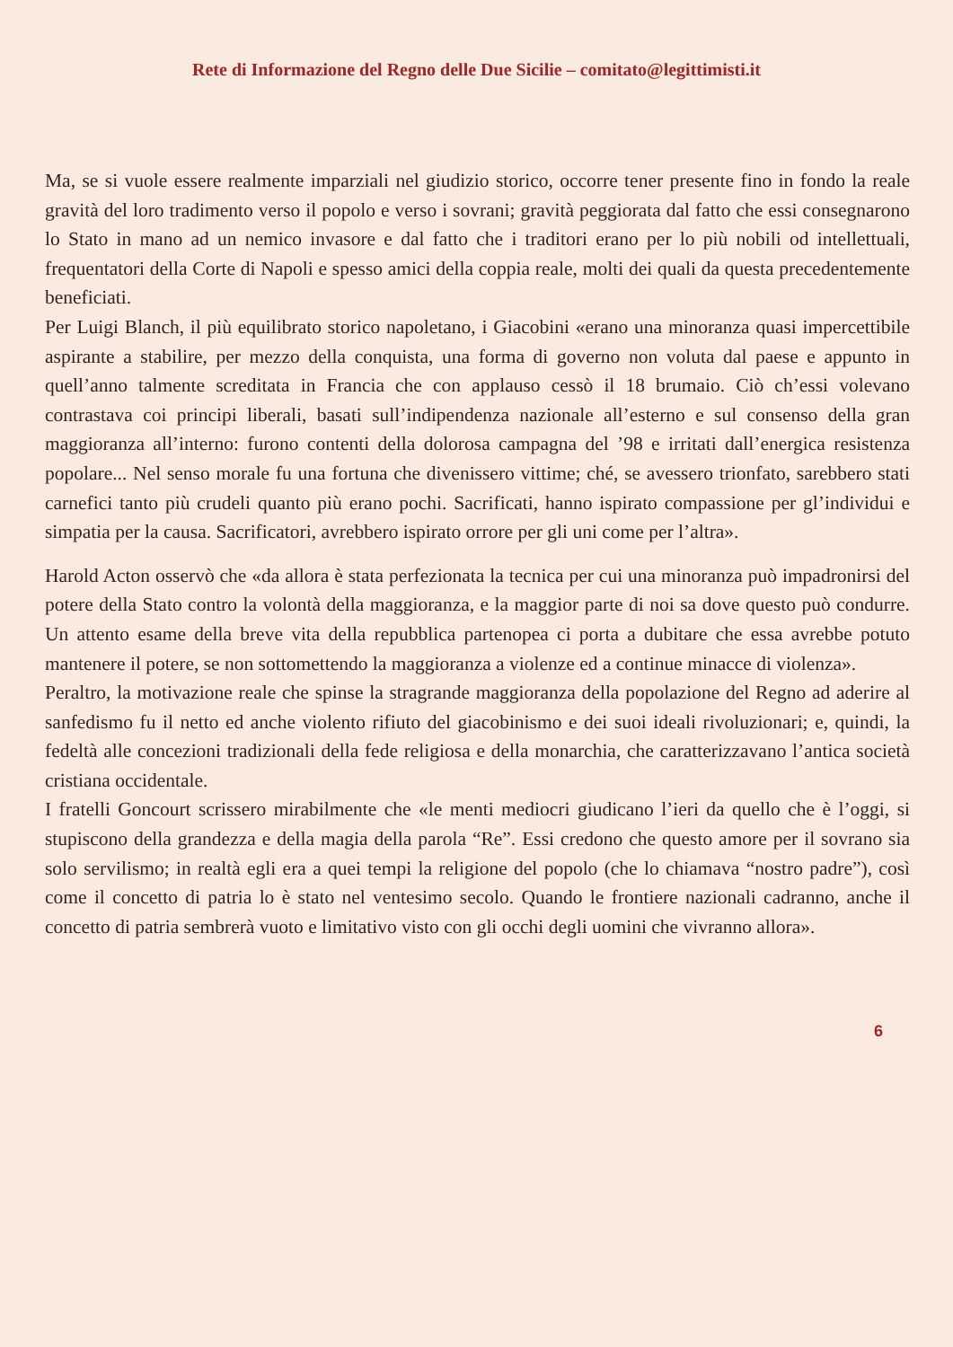Rete di Informazione del Regno delle Due Sicilie – comitato@legittimisti.it
Ma, se si vuole essere realmente imparziali nel giudizio storico, occorre tener presente fino in fondo la reale gravità del loro tradimento verso il popolo e verso i sovrani; gravità peggiorata dal fatto che essi consegnarono lo Stato in mano ad un nemico invasore e dal fatto che i traditori erano per lo più nobili od intellettuali, frequentatori della Corte di Napoli e spesso amici della coppia reale, molti dei quali da questa precedentemente beneficiati.
Per Luigi Blanch, il più equilibrato storico napoletano, i Giacobini «erano una minoranza quasi impercettibile aspirante a stabilire, per mezzo della conquista, una forma di governo non voluta dal paese e appunto in quell’anno talmente screditata in Francia che con applauso cessò il 18 brumaio. Ciò ch’essi volevano contrastava coi principi liberali, basati sull’indipendenza nazionale all’esterno e sul consenso della gran maggioranza all’interno: furono contenti della dolorosa campagna del ’98 e irritati dall’energica resistenza popolare... Nel senso morale fu una fortuna che divenissero vittime; ché, se avessero trionfato, sarebbero stati carnefici tanto più crudeli quanto più erano pochi. Sacrificati, hanno ispirato compassione per gl’individui e simpatia per la causa. Sacrificatori, avrebbero ispirato orrore per gli uni come per l’altra».
Harold Acton osservò che «da allora è stata perfezionata la tecnica per cui una minoranza può impadronirsi del potere della Stato contro la volontà della maggioranza, e la maggior parte di noi sa dove questo può condurre. Un attento esame della breve vita della repubblica partenopea ci porta a dubitare che essa avrebbe potuto mantenere il potere, se non sottomettendo la maggioranza a violenze ed a continue minacce di violenza».
Peraltro, la motivazione reale che spinse la stragrande maggioranza della popolazione del Regno ad aderire al sanfedismo fu il netto ed anche violento rifiuto del giacobinismo e dei suoi ideali rivoluzionari; e, quindi, la fedeltà alle concezioni tradizionali della fede religiosa e della monarchia, che caratterizzavano l’antica società cristiana occidentale.
I fratelli Goncourt scrissero mirabilmente che «le menti mediocri giudicano l’ieri da quello che è l’oggi, si stupiscono della grandezza e della magia della parola “Re”. Essi credono che questo amore per il sovrano sia solo servilismo; in realtà egli era a quei tempi la religione del popolo (che lo chiamava “nostro padre”), così come il concetto di patria lo è stato nel ventesimo secolo. Quando le frontiere nazionali cadranno, anche il concetto di patria sembrerà vuoto e limitativo visto con gli occhi degli uomini che vivranno allora».
6